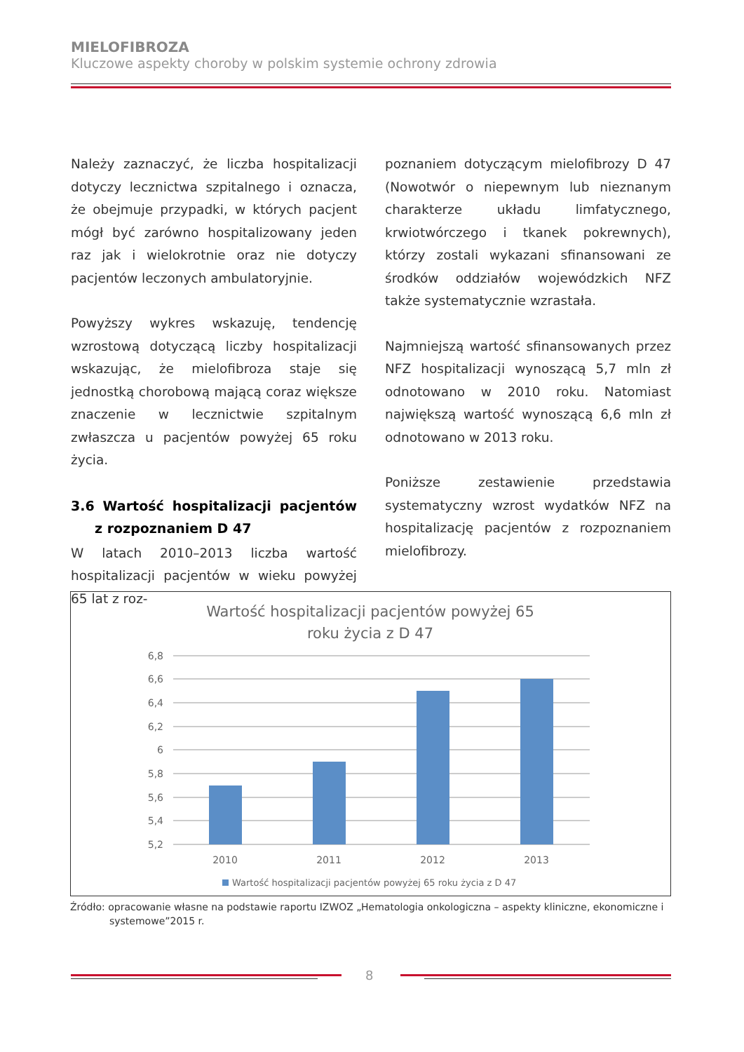MIELOFIBROZA
Kluczowe aspekty choroby w polskim systemie ochrony zdrowia
Należy zaznaczyć, że liczba hospitalizacji dotyczy lecznictwa szpitalnego i oznacza, że obejmuje przypadki, w których pacjent mógł być zarówno hospitalizowany jeden raz jak i wielokrotnie oraz nie dotyczy pacjentów leczonych ambulatoryjnie.
Powyższy wykres wskazuję, tendencję wzrostową dotyczącą liczby hospitalizacji wskazując, że mielofibroza staje się jednostką chorobową mającą coraz większe znaczenie w lecznictwie szpitalnym zwłaszcza u pacjentów powyżej 65 roku życia.
3.6 Wartość hospitalizacji pacjentów z rozpoznaniem D 47
W latach 2010–2013 liczba wartość hospitalizacji pacjentów w wieku powyżej 65 lat z roz-
poznaniem dotyczącym mielofibrozy D 47 (Nowotwór o niepewnym lub nieznanym charakterze układu limfatycznego, krwiotwórczego i tkanek pokrewnych), którzy zostali wykazani sfinansowani ze środków oddziałów wojewódzkich NFZ także systematycznie wzrastała.
Najmniejszą wartość sfinansowanych przez NFZ hospitalizacji wynoszącą 5,7 mln zł odnotowano w 2010 roku. Natomiast największą wartość wynoszącą 6,6 mln zł odnotowano w 2013 roku.
Poniższe zestawienie przedstawia systematyczny wzrost wydatków NFZ na hospitalizację pacjentów z rozpoznaniem mielofibrozy.
Wartość hospitalizacji pacjentów powyżej 65
roku życia z D 47
6,8
6,6
6,4
6,2
6
5,8
5,6
5,4
5,2
2010
2011
2012
2013
Wartość hospitalizacji pacjentów powyżej 65 roku życia z D 47
Źródło: opracowanie własne na podstawie raportu IZWOZ „Hematologia onkologiczna – aspekty kliniczne, ekonomiczne i systemowe”2015 r.
8